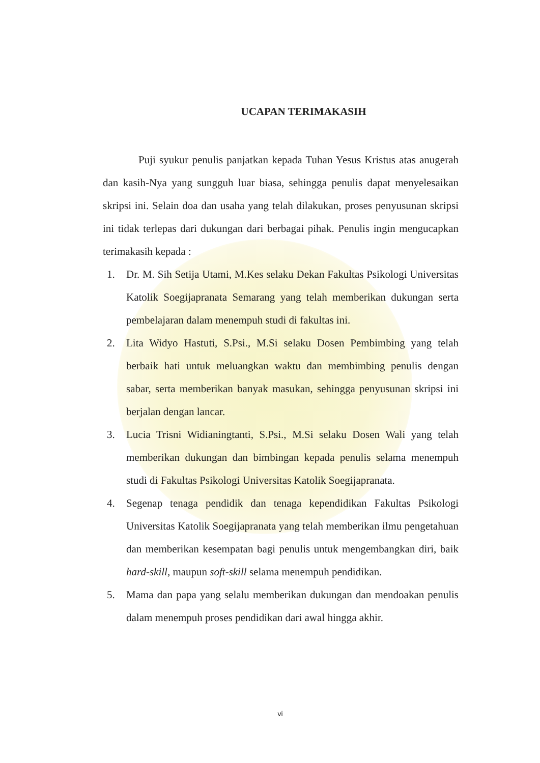UCAPAN TERIMAKASIH
Puji syukur penulis panjatkan kepada Tuhan Yesus Kristus atas anugerah dan kasih-Nya yang sungguh luar biasa, sehingga penulis dapat menyelesaikan skripsi ini. Selain doa dan usaha yang telah dilakukan, proses penyusunan skripsi ini tidak terlepas dari dukungan dari berbagai pihak. Penulis ingin mengucapkan terimakasih kepada :
1. Dr. M. Sih Setija Utami, M.Kes selaku Dekan Fakultas Psikologi Universitas Katolik Soegijapranata Semarang yang telah memberikan dukungan serta pembelajaran dalam menempuh studi di fakultas ini.
2. Lita Widyo Hastuti, S.Psi., M.Si selaku Dosen Pembimbing yang telah berbaik hati untuk meluangkan waktu dan membimbing penulis dengan sabar, serta memberikan banyak masukan, sehingga penyusunan skripsi ini berjalan dengan lancar.
3. Lucia Trisni Widianingtanti, S.Psi., M.Si selaku Dosen Wali yang telah memberikan dukungan dan bimbingan kepada penulis selama menempuh studi di Fakultas Psikologi Universitas Katolik Soegijapranata.
4. Segenap tenaga pendidik dan tenaga kependidikan Fakultas Psikologi Universitas Katolik Soegijapranata yang telah memberikan ilmu pengetahuan dan memberikan kesempatan bagi penulis untuk mengembangkan diri, baik hard-skill, maupun soft-skill selama menempuh pendidikan.
5. Mama dan papa yang selalu memberikan dukungan dan mendoakan penulis dalam menempuh proses pendidikan dari awal hingga akhir.
vi